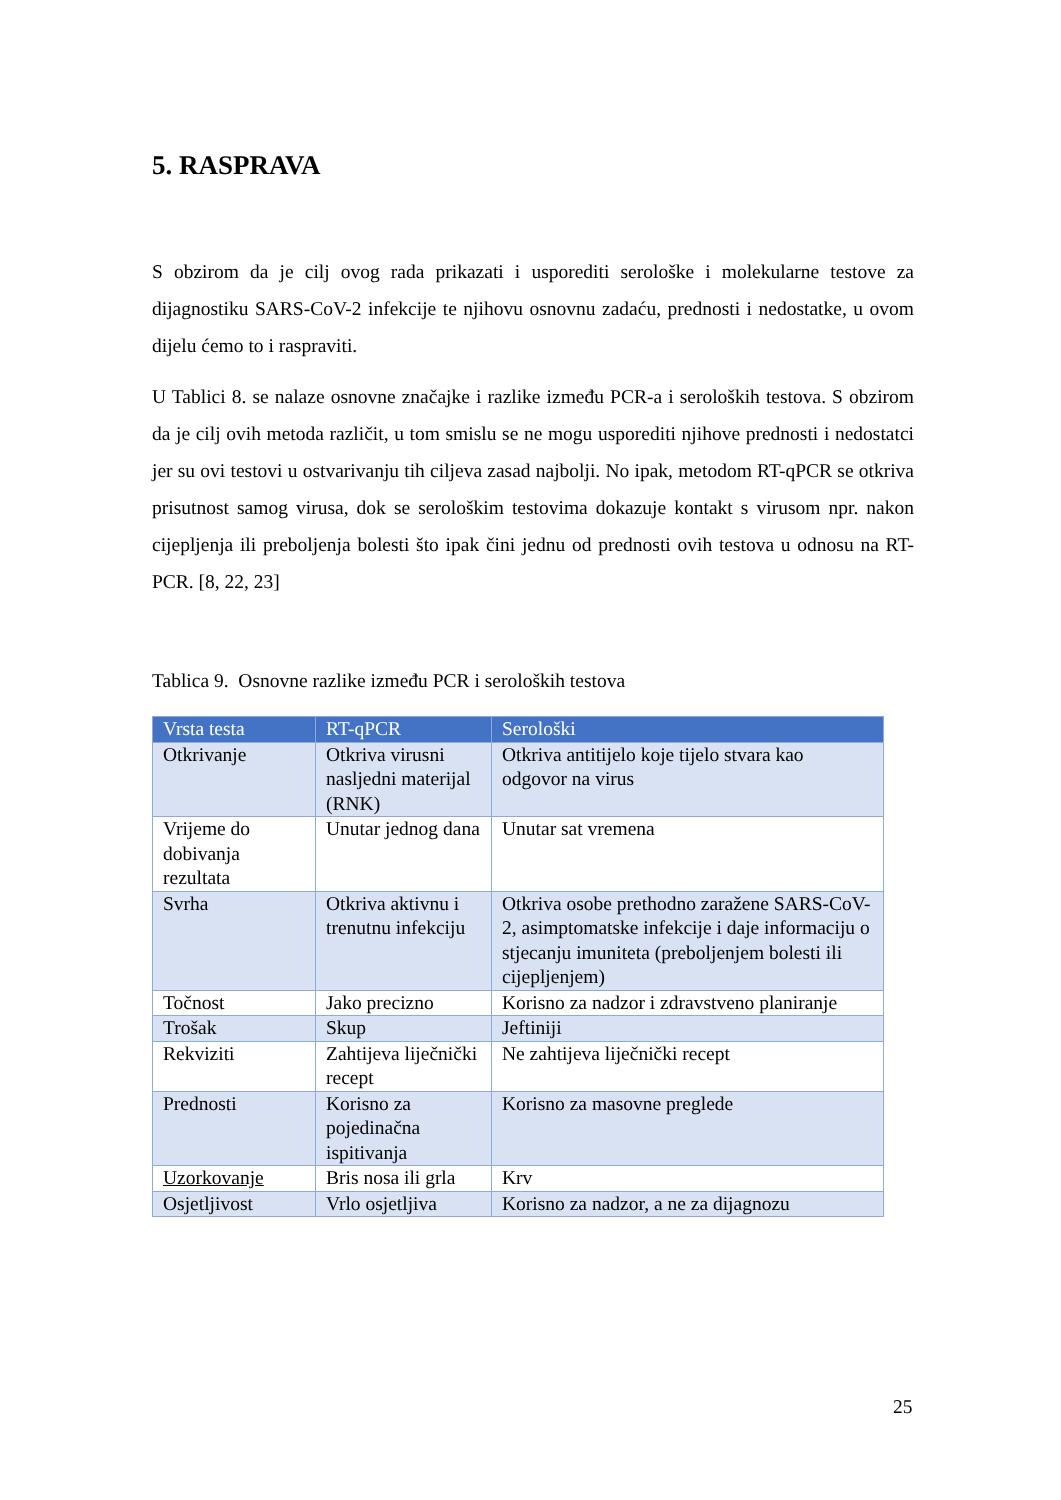5. RASPRAVA
S obzirom da je cilj ovog rada prikazati i usporediti serološke i molekularne testove za dijagnostiku SARS-CoV-2 infekcije te njihovu osnovnu zadaću, prednosti i nedostatke, u ovom dijelu ćemo to i raspraviti.
U Tablici 8. se nalaze osnovne značajke i razlike između PCR-a i seroloških testova. S obzirom da je cilj ovih metoda različit, u tom smislu se ne mogu usporediti njihove prednosti i nedostatci jer su ovi testovi u ostvarivanju tih ciljeva zasad najbolji. No ipak, metodom RT-qPCR se otkriva prisutnost samog virusa, dok se serološkim testovima dokazuje kontakt s virusom npr. nakon cijepljenja ili preboljenja bolesti što ipak čini jednu od prednosti ovih testova u odnosu na RT-PCR. [8, 22, 23]
Tablica 9. Osnovne razlike između PCR i seroloških testova
| Vrsta testa | RT-qPCR | Serološki |
| --- | --- | --- |
| Otkrivanje | Otkriva virusni nasljedni materijal (RNK) | Otkriva antitijelo koje tijelo stvara kao odgovor na virus |
| Vrijeme do dobivanja rezultata | Unutar jednog dana | Unutar sat vremena |
| Svrha | Otkriva aktivnu i trenutnu infekciju | Otkriva osobe prethodno zaražene SARS-CoV-2, asimptomatske infekcije i daje informaciju o stjecanju imuniteta (preboljenjem bolesti ili cijepljenjem) |
| Točnost | Jako precizno | Korisno za nadzor i zdravstveno planiranje |
| Trošak | Skup | Jeftiniji |
| Rekviziti | Zahtijeva liječnički recept | Ne zahtijeva liječnički recept |
| Prednosti | Korisno za pojedinačna ispitivanja | Korisno za masovne preglede |
| Uzorkovanje | Bris nosa ili grla | Krv |
| Osjetljivost | Vrlo osjetljiva | Korisno za nadzor, a ne za dijagnozu |
25